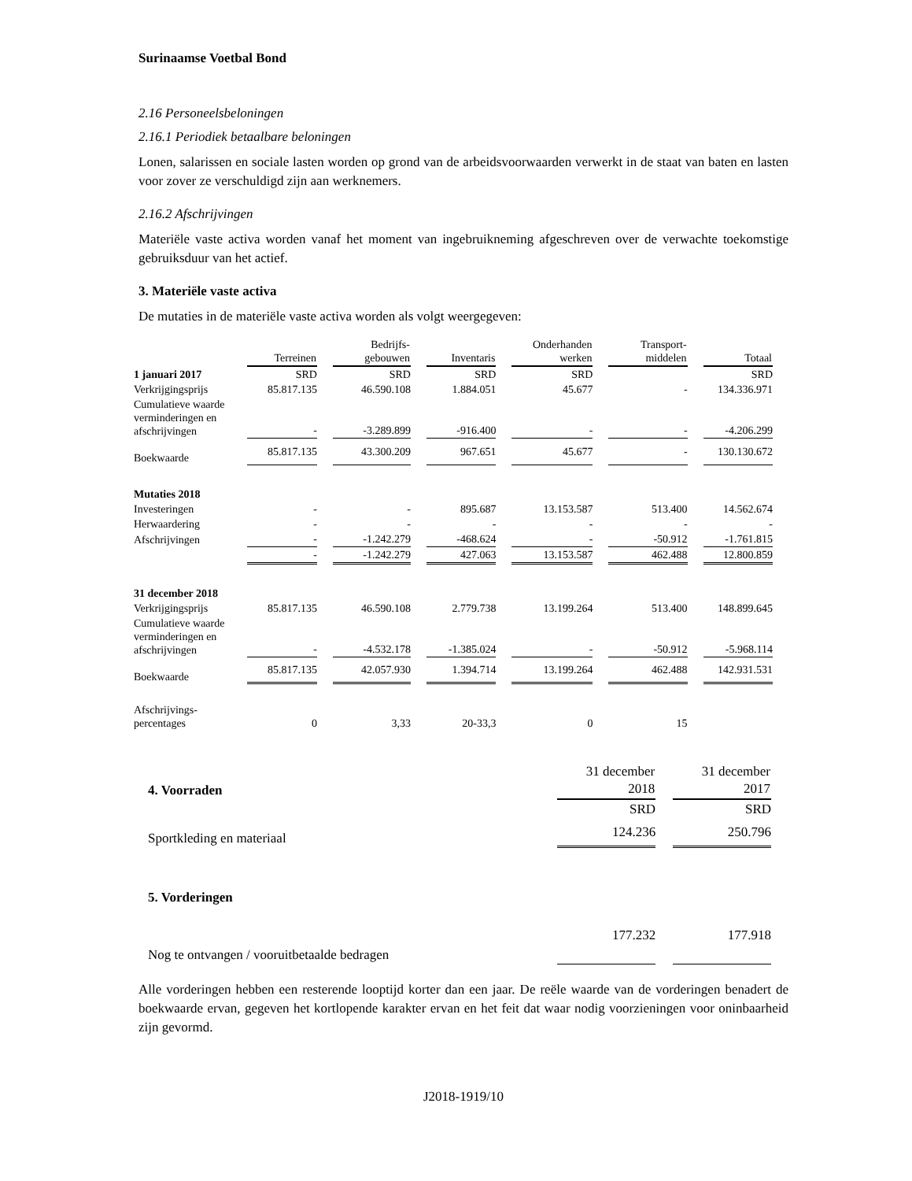Surinaamse Voetbal Bond
2.16 Personeelsbeloningen
2.16.1 Periodiek betaalbare beloningen
Lonen, salarissen en sociale lasten worden op grond van de arbeidsvoorwaarden verwerkt in de staat van baten en lasten voor zover ze verschuldigd zijn aan werknemers.
2.16.2 Afschrijvingen
Materiële vaste activa worden vanaf het moment van ingebruikneming afgeschreven over de verwachte toekomstige gebruiksduur van het actief.
3. Materiële vaste activa
De mutaties in de materiële vaste activa worden als volgt weergegeven:
| | Terreinen | Bedrijfs- gebouwen | Inventaris | Onderhanden werken | Transport- middelen | Totaal |
| 1 januari 2017 | SRD | SRD | SRD | SRD | | SRD |
| Verkrijgingsprijs | 85.817.135 | 46.590.108 | 1.884.051 | 45.677 | - | 134.336.971 |
| Cumulatieve waarde verminderingen en afschrijvingen | - | -3.289.899 | -916.400 | - | - | -4.206.299 |
| Boekwaarde | 85.817.135 | 43.300.209 | 967.651 | 45.677 | - | 130.130.672 |
| Mutaties 2018 | | | | | | |
| Investeringen | - | - | 895.687 | 13.153.587 | 513.400 | 14.562.674 |
| Herwaardering | - | - | - | - | - | - |
| Afschrijvingen | - | -1.242.279 | -468.624 | - | -50.912 | -1.761.815 |
| | - | -1.242.279 | 427.063 | 13.153.587 | 462.488 | 12.800.859 |
| 31 december 2018 | | | | | | |
| Verkrijgingsprijs | 85.817.135 | 46.590.108 | 2.779.738 | 13.199.264 | 513.400 | 148.899.645 |
| Cumulatieve waarde verminderingen en afschrijvingen | - | -4.532.178 | -1.385.024 | - | -50.912 | -5.968.114 |
| Boekwaarde | 85.817.135 | 42.057.930 | 1.394.714 | 13.199.264 | 462.488 | 142.931.531 |
| Afschrijvings- percentages | 0 | 3,33 | 20-33,3 | 0 | 15 | |
| 4. Voorraden | 31 december 2018 | 31 december 2017 |
| | SRD | SRD |
| Sportkleding en materiaal | 124.236 | 250.796 |
| 5. Vorderingen | | |
| Nog te ontvangen / vooruitbetaalde bedragen | 177.232 | 177.918 |
Alle vorderingen hebben een resterende looptijd korter dan een jaar. De reële waarde van de vorderingen benadert de boekwaarde ervan, gegeven het kortlopende karakter ervan en het feit dat waar nodig voorzieningen voor oninbaarheid zijn gevormd.
J2018-1919/10